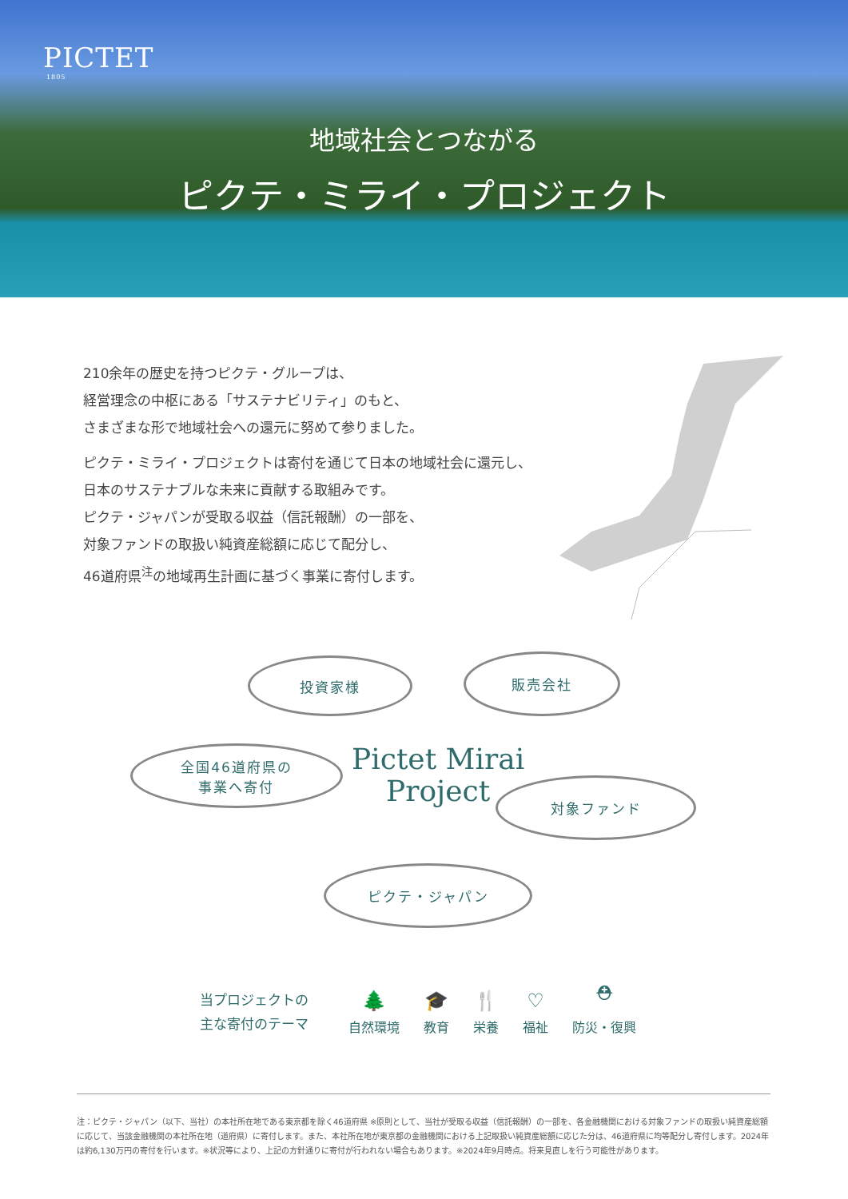PICTET
1805
地域社会とつながる
ピクテ・ミライ・プロジェクト
210余年の歴史を持つピクテ・グループは、
経営理念の中枢にある「サステナビリティ」のもと、
さまざまな形で地域社会への還元に努めて参りました。
ピクテ・ミライ・プロジェクトは寄付を通じて日本の地域社会に還元し、
日本のサステナブルな未来に貢献する取組みです。
ピクテ・ジャパンが受取る収益（信託報酬）の一部を、
対象ファンドの取扱い純資産総額に応じて配分し、
46道府県<sup>注</sup>の地域再生計画に基づく事業に寄付します。
投資家様 販売会社
全国46道府県の
事業へ寄付
Pictet Mirai
Project
対象ファンド
ピクテ・ジャパン
当プロジェクトの
主な寄付のテーマ
🌲
自然環境
🎓
教育
🍴
栄養
♡
福祉
⛑
防災・復興
注：ピクテ・ジャパン（以下、当社）の本社所在地である東京都を除く46道府県 ※原則として、当社が受取る収益（信託報酬）の一部を、各金融機関における対象ファンドの取扱い純資産総額に応じて、当該金融機関の本社所在地（道府県）に寄付します。また、本社所在地が東京都の金融機関における上記取扱い純資産総額に応じた分は、46道府県に均等配分し寄付します。2024年は約6,130万円の寄付を行います。※状況等により、上記の方針通りに寄付が行われない場合もあります。※2024年9月時点。将来見直しを行う可能性があります。